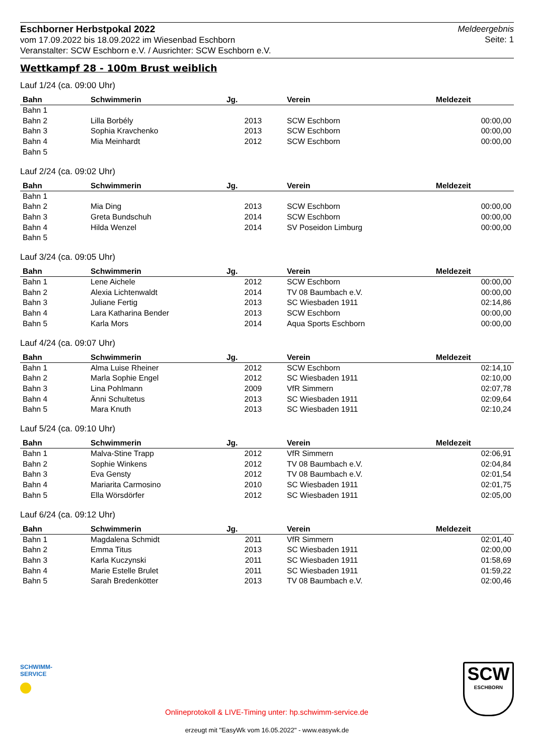Eschborner Herbstpokal 2022
vom 17.09.2022 bis 18.09.2022 im Wiesenbad Eschborn
Veranstalter: SCW Eschborn e.V. / Ausrichter: SCW Eschborn e.V.
Meldeergebnis
Seite: 1
Wettkampf 28 - 100m Brust weiblich
Lauf 1/24 (ca. 09:00 Uhr)
| Bahn | Schwimmerin | Jg. | Verein | Meldezeit |
| --- | --- | --- | --- | --- |
| Bahn 1 | | | | |
| Bahn 2 | Lilla Borbély | 2013 | SCW Eschborn | 00:00,00 |
| Bahn 3 | Sophia Kravchenko | 2013 | SCW Eschborn | 00:00,00 |
| Bahn 4 | Mia Meinhardt | 2012 | SCW Eschborn | 00:00,00 |
| Bahn 5 | | | | |
Lauf 2/24 (ca. 09:02 Uhr)
| Bahn | Schwimmerin | Jg. | Verein | Meldezeit |
| --- | --- | --- | --- | --- |
| Bahn 1 | | | | |
| Bahn 2 | Mia Ding | 2013 | SCW Eschborn | 00:00,00 |
| Bahn 3 | Greta Bundschuh | 2014 | SCW Eschborn | 00:00,00 |
| Bahn 4 | Hilda Wenzel | 2014 | SV Poseidon Limburg | 00:00,00 |
| Bahn 5 | | | | |
Lauf 3/24 (ca. 09:05 Uhr)
| Bahn | Schwimmerin | Jg. | Verein | Meldezeit |
| --- | --- | --- | --- | --- |
| Bahn 1 | Lene Aichele | 2012 | SCW Eschborn | 00:00,00 |
| Bahn 2 | Alexia Lichtenwaldt | 2014 | TV 08 Baumbach e.V. | 00:00,00 |
| Bahn 3 | Juliane Fertig | 2013 | SC Wiesbaden 1911 | 02:14,86 |
| Bahn 4 | Lara Katharina Bender | 2013 | SCW Eschborn | 00:00,00 |
| Bahn 5 | Karla Mors | 2014 | Aqua Sports Eschborn | 00:00,00 |
Lauf 4/24 (ca. 09:07 Uhr)
| Bahn | Schwimmerin | Jg. | Verein | Meldezeit |
| --- | --- | --- | --- | --- |
| Bahn 1 | Alma Luise Rheiner | 2012 | SCW Eschborn | 02:14,10 |
| Bahn 2 | Marla Sophie Engel | 2012 | SC Wiesbaden 1911 | 02:10,00 |
| Bahn 3 | Lina Pohlmann | 2009 | VfR Simmern | 02:07,78 |
| Bahn 4 | Änni Schultetus | 2013 | SC Wiesbaden 1911 | 02:09,64 |
| Bahn 5 | Mara Knuth | 2013 | SC Wiesbaden 1911 | 02:10,24 |
Lauf 5/24 (ca. 09:10 Uhr)
| Bahn | Schwimmerin | Jg. | Verein | Meldezeit |
| --- | --- | --- | --- | --- |
| Bahn 1 | Malva-Stine Trapp | 2012 | VfR Simmern | 02:06,91 |
| Bahn 2 | Sophie Winkens | 2012 | TV 08 Baumbach e.V. | 02:04,84 |
| Bahn 3 | Eva Gensty | 2012 | TV 08 Baumbach e.V. | 02:01,54 |
| Bahn 4 | Mariarita Carmosino | 2010 | SC Wiesbaden 1911 | 02:01,75 |
| Bahn 5 | Ella Wörsdörfer | 2012 | SC Wiesbaden 1911 | 02:05,00 |
Lauf 6/24 (ca. 09:12 Uhr)
| Bahn | Schwimmerin | Jg. | Verein | Meldezeit |
| --- | --- | --- | --- | --- |
| Bahn 1 | Magdalena Schmidt | 2011 | VfR Simmern | 02:01,40 |
| Bahn 2 | Emma Titus | 2013 | SC Wiesbaden 1911 | 02:00,00 |
| Bahn 3 | Karla Kuczynski | 2011 | SC Wiesbaden 1911 | 01:58,69 |
| Bahn 4 | Marie Estelle Brulet | 2011 | SC Wiesbaden 1911 | 01:59,22 |
| Bahn 5 | Sarah Bredenkötter | 2013 | TV 08 Baumbach e.V. | 02:00,46 |
SCHWIMM-SERVICE
Onlineprotokoll & LIVE-Timing unter: hp.schwimm-service.de
SCW
ESCHBORN
erzeugt mit "EasyWk vom 16.05.2022" - www.easywk.de